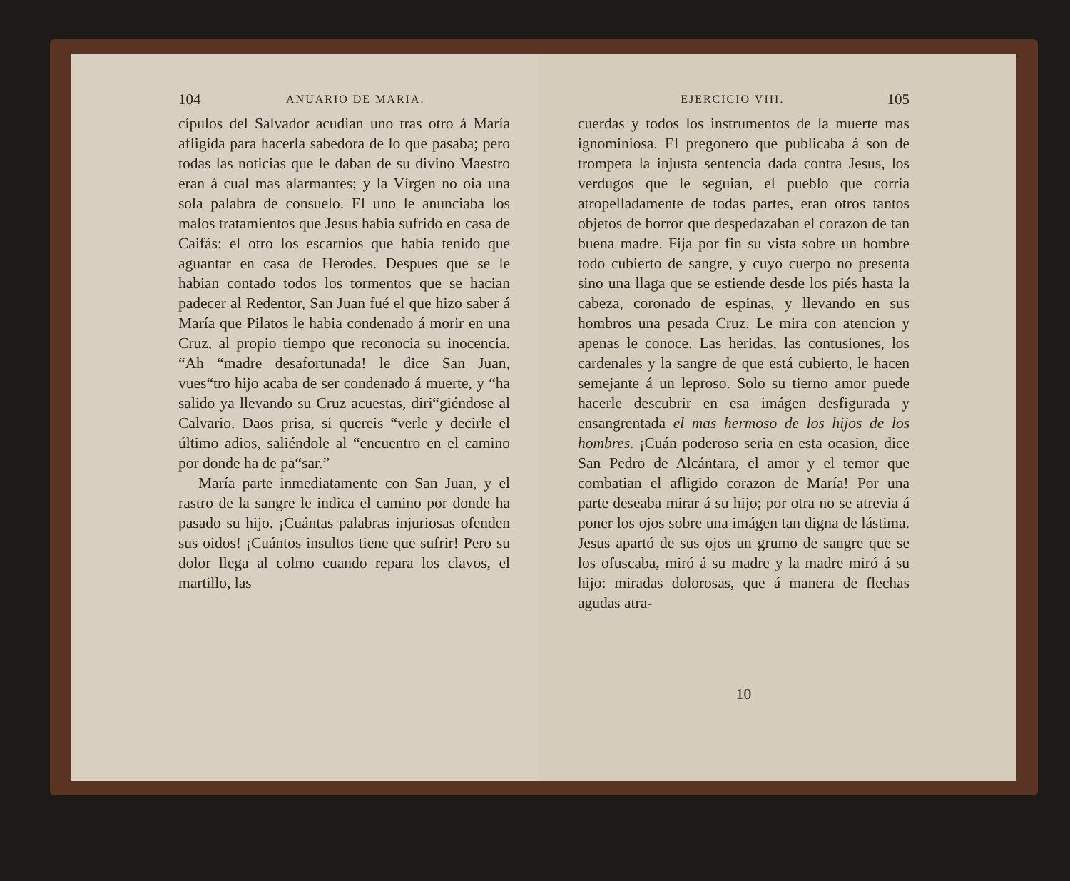104 ANUARIO DE MARIA.
cípulos del Salvador acudian uno tras otro á María afligida para hacerla sabedora de lo que pasaba; pero todas las noticias que le daban de su divino Maestro eran á cual mas alarmantes; y la Vírgen no oia una sola palabra de consuelo. El uno le anunciaba los malos tratamientos que Jesus habia sufrido en casa de Caifás: el otro los escarnios que habia tenido que aguantar en casa de Herodes. Despues que se le habian contado todos los tormentos que se hacian padecer al Redentor, San Juan fué el que hizo saber á María que Pilatos le habia condenado á morir en una Cruz, al propio tiempo que reconocia su inocencia. “Ah “madre desafortunada! le dice San Juan, vues“tro hijo acaba de ser condenado á muerte, y “ha salido ya llevando su Cruz acuestas, diri“giéndose al Calvario. Daos prisa, si quereis “verle y decirle el último adios, saliéndole al “encuentro en el camino por donde ha de pa“sar.”
María parte inmediatamente con San Juan, y el rastro de la sangre le indica el camino por donde ha pasado su hijo. ¡Cuántas palabras injuriosas ofenden sus oidos! ¡Cuántos insultos tiene que sufrir! Pero su dolor llega al colmo cuando repara los clavos, el martillo, las
EJERCICIO VIII. 105
cuerdas y todos los instrumentos de la muerte mas ignominiosa. El pregonero que publicaba á son de trompeta la injusta sentencia dada contra Jesus, los verdugos que le seguian, el pueblo que corria atropelladamente de todas partes, eran otros tantos objetos de horror que despedazaban el corazon de tan buena madre. Fija por fin su vista sobre un hombre todo cubierto de sangre, y cuyo cuerpo no presenta sino una llaga que se estiende desde los piés hasta la cabeza, coronado de espinas, y llevando en sus hombros una pesada Cruz. Le mira con atencion y apenas le conoce. Las heridas, las contusiones, los cardenales y la sangre de que está cubierto, le hacen semejante á un leproso. Solo su tierno amor puede hacerle descubrir en esa imágen desfigurada y ensangrentada el mas hermoso de los hijos de los hombres. ¡Cuán poderoso seria en esta ocasion, dice San Pedro de Alcántara, el amor y el temor que combatian el afligido corazon de María! Por una parte deseaba mirar á su hijo; por otra no se atrevia á poner los ojos sobre una imágen tan digna de lástima. Jesus apartó de sus ojos un grumo de sangre que se los ofuscaba, miró á su madre y la madre miró á su hijo: miradas dolorosas, que á manera de flechas agudas atra-
10